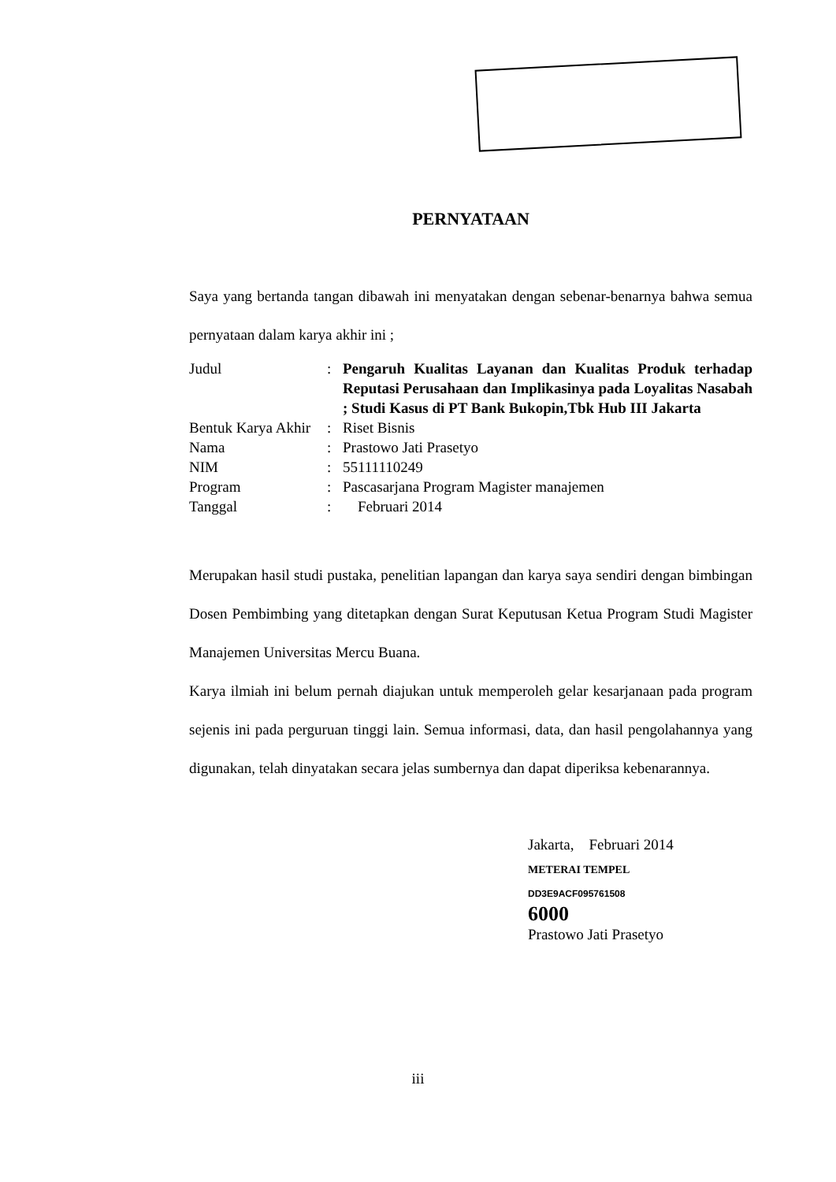PERNYATAAN
Saya yang bertanda tangan dibawah ini menyatakan dengan sebenar-benarnya bahwa semua pernyataan dalam karya akhir ini ;
| Judul | : | Pengaruh Kualitas Layanan dan Kualitas Produk terhadap Reputasi Perusahaan dan Implikasinya pada Loyalitas Nasabah ; Studi Kasus di PT Bank Bukopin,Tbk Hub III Jakarta |
| Bentuk Karya Akhir | : | Riset Bisnis |
| Nama | : | Prastowo Jati Prasetyo |
| NIM | : | 55111110249 |
| Program | : | Pascasarjana Program Magister manajemen |
| Tanggal | : | Februari 2014 |
Merupakan hasil studi pustaka, penelitian lapangan dan karya saya sendiri dengan bimbingan Dosen Pembimbing yang ditetapkan dengan Surat Keputusan Ketua Program Studi Magister Manajemen Universitas Mercu Buana.
Karya ilmiah ini belum pernah diajukan untuk memperoleh gelar kesarjanaan pada program sejenis ini pada perguruan tinggi lain. Semua informasi, data, dan hasil pengolahannya yang digunakan, telah dinyatakan secara jelas sumbernya dan dapat diperiksa kebenarannya.
Jakarta, Februari 2014
METERAI TEMPEL
DD3E9ACF095761508
6000
Prastowo Jati Prasetyo
iii